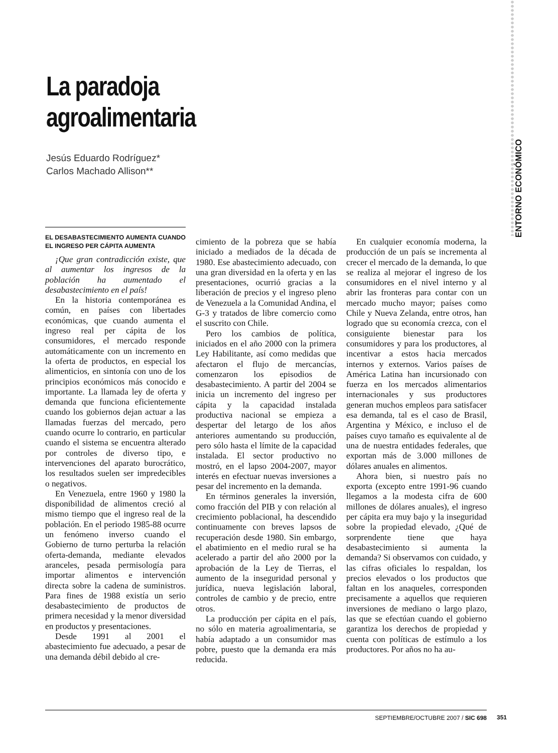ENTORNO ECONÓMICO
La paradoja
agroalimentaria
Jesús Eduardo Rodríguez*
Carlos Machado Allison**
EL DESABASTECIMIENTO AUMENTA CUANDO EL INGRESO PER CÁPITA AUMENTA
¡Que gran contradicción existe, que al aumentar los ingresos de la población ha aumentado el desabastecimiento en el país!
En la historia contemporánea es común, en países con libertades económicas, que cuando aumenta el ingreso real per cápita de los consumidores, el mercado responde automáticamente con un incremento en la oferta de productos, en especial los alimenticios, en sintonía con uno de los principios económicos más conocido e importante. La llamada ley de oferta y demanda que funciona eficientemente cuando los gobiernos dejan actuar a las llamadas fuerzas del mercado, pero cuando ocurre lo contrario, en particular cuando el sistema se encuentra alterado por controles de diverso tipo, e intervenciones del aparato burocrático, los resultados suelen ser impredecibles o negativos.
En Venezuela, entre 1960 y 1980 la disponibilidad de alimentos creció al mismo tiempo que el ingreso real de la población. En el periodo 1985-88 ocurre un fenómeno inverso cuando el Gobierno de turno perturba la relación oferta-demanda, mediante elevados aranceles, pesada permisología para importar alimentos e intervención directa sobre la cadena de suministros. Para fines de 1988 existía un serio desabastecimiento de productos de primera necesidad y la menor diversidad en productos y presentaciones.
Desde 1991 al 2001 el abastecimiento fue adecuado, a pesar de una demanda débil debido al cre-
cimiento de la pobreza que se había iniciado a mediados de la década de 1980. Ese abastecimiento adecuado, con una gran diversidad en la oferta y en las presentaciones, ocurrió gracias a la liberación de precios y el ingreso pleno de Venezuela a la Comunidad Andina, el G-3 y tratados de libre comercio como el suscrito con Chile.
Pero los cambios de política, iniciados en el año 2000 con la primera Ley Habilitante, así como medidas que afectaron el flujo de mercancías, comenzaron los episodios de desabastecimiento. A partir del 2004 se inicia un incremento del ingreso per cápita y la capacidad instalada productiva nacional se empieza a despertar del letargo de los años anteriores aumentando su producción, pero sólo hasta el límite de la capacidad instalada. El sector productivo no mostró, en el lapso 2004-2007, mayor interés en efectuar nuevas inversiones a pesar del incremento en la demanda.
En términos generales la inversión, como fracción del PIB y con relación al crecimiento poblacional, ha descendido continuamente con breves lapsos de recuperación desde 1980. Sin embargo, el abatimiento en el medio rural se ha acelerado a partir del año 2000 por la aprobación de la Ley de Tierras, el aumento de la inseguridad personal y jurídica, nueva legislación laboral, controles de cambio y de precio, entre otros.
La producción per cápita en el país, no sólo en materia agroalimentaria, se había adaptado a un consumidor mas pobre, puesto que la demanda era más reducida.
En cualquier economía moderna, la producción de un país se incrementa al crecer el mercado de la demanda, lo que se realiza al mejorar el ingreso de los consumidores en el nivel interno y al abrir las fronteras para contar con un mercado mucho mayor; países como Chile y Nueva Zelanda, entre otros, han logrado que su economía crezca, con el consiguiente bienestar para los consumidores y para los productores, al incentivar a estos hacia mercados internos y externos. Varios países de América Latina han incursionado con fuerza en los mercados alimentarios internacionales y sus productores generan muchos empleos para satisfacer esa demanda, tal es el caso de Brasil, Argentina y México, e incluso el de países cuyo tamaño es equivalente al de una de nuestra entidades federales, que exportan más de 3.000 millones de dólares anuales en alimentos.
Ahora bien, si nuestro país no exporta (excepto entre 1991-96 cuando llegamos a la modesta cifra de 600 millones de dólares anuales), el ingreso per cápita era muy bajo y la inseguridad sobre la propiedad elevado, ¿Qué de sorprendente tiene que haya desabastecimiento si aumenta la demanda? Si observamos con cuidado, y las cifras oficiales lo respaldan, los precios elevados o los productos que faltan en los anaqueles, corresponden precisamente a aquellos que requieren inversiones de mediano o largo plazo, las que se efectúan cuando el gobierno garantiza los derechos de propiedad y cuenta con políticas de estímulo a los productores. Por años no ha au-
SEPTIEMBRE/OCTUBRE 2007 / SIC 698
351